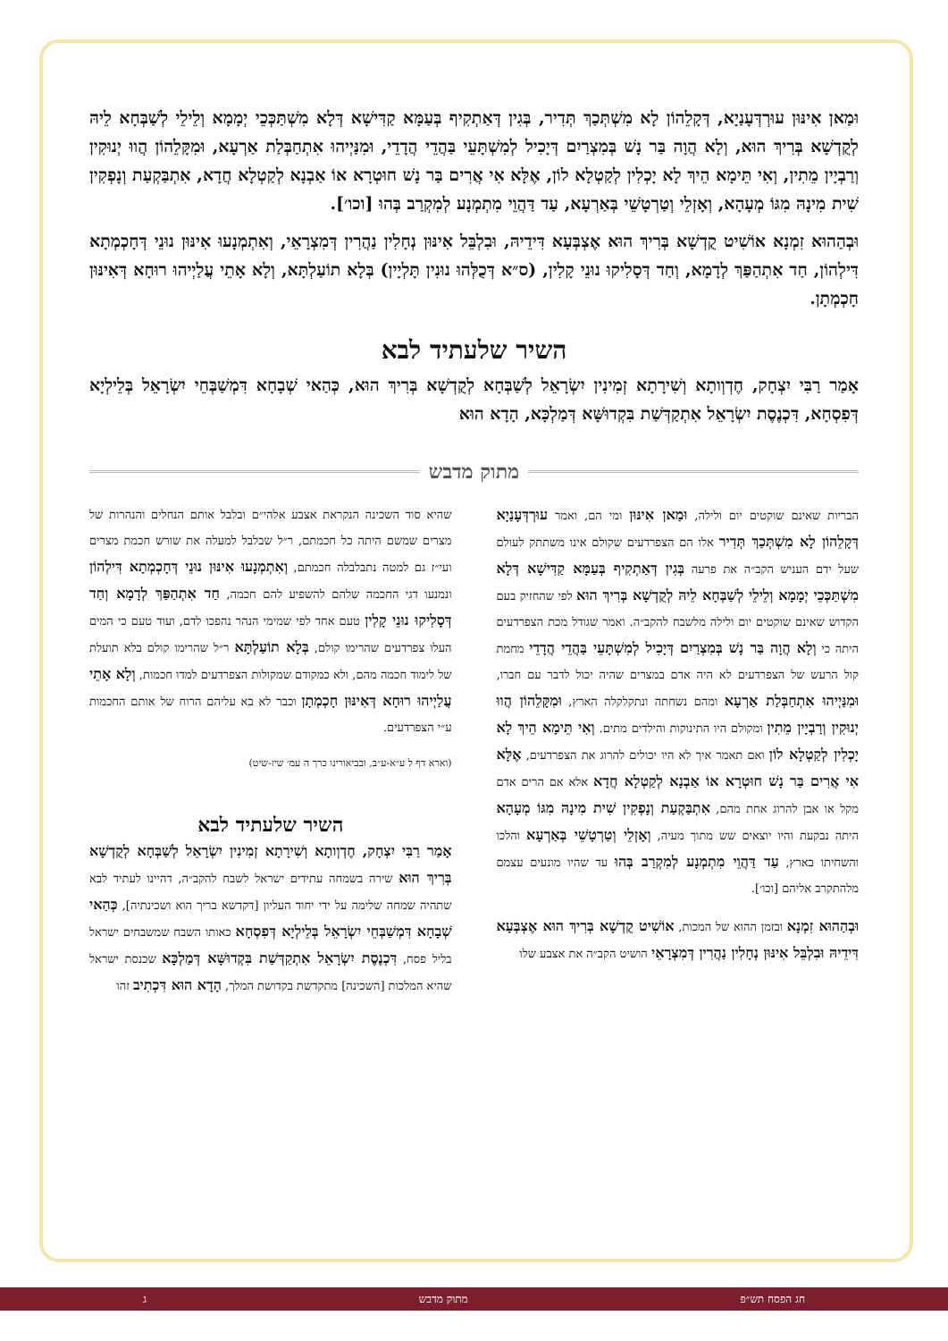וּמַאן אִינּוּן עוּרְדְּעָנַיָא, דְּקָלֵהוֹן לָא מִשְׁתְּכַךְ תְּדִיר, בְּגִין דְּאַתְקִיף בְּעַמָּא קַדִּישָׁא דְּלָא מִשְׁתַּכְּכֵי יְמָמָא וְלֵילֵי לְשַׁבְּחָא לֵיהּ לְקֻדְשָׁא בְּרִיךְ הוּא, וְלָא הֲוָה בַּר נָשׁ בְּמִצְרַיִם דְּיָכִיל לְמִשְׁתָּעֵי בַּהֲדֵי הֲדָדֵי, וּמִנַּיְיהוּ אִתְחַבְּלַת אַרְעָא, וּמִקָּלֵהוֹן הֲווּ יְנוּקִין וְרַבְיָין מֵתִין, וְאִי תֵּימָא הֵיךְ לָא יָכְלִין לְקַטְלָא לוֹן, אֶלָּא אִי אֲרִים בַּר נָשׁ חוּטְרָא אוֹ אַבְנָא לְקַטְלָא חֲדָא, אִתְבַּקְעַת וְנָפְקִין שִׁית מִינָהּ מִגּוֹ מְעָהָא, וְאָזְלֵי וְטַרְטָשֵׁי בְּאַרְעָא, עַד דַּהֲוֵי מִתְמְנָע לְמִקְרַב בְּהוּ [וכו׳].
וּבְהַהוּא זִמְנָא אוֹשִׁיט קֻדְשָׁא בְּרִיךְ הוּא אֶצְבְּעָא דִּידֵיהּ, וּבִלְבֵּל אִינּוּן נְחָלִין נַהֲרִין דְּמִצְרָאֵי, וְאִתְמְנָעוּ אִינּוּן נוּנֵי דְּחָכְמְתָא דִּילְהוֹן, חַד אִתְהַפַּךְ לְדָמָא, וְחַד דְּסָלִיקוּ נוּנֵי קָלִין, (ס״א דְּכֻלְּהוּ נוּנִין תָּלְיָין) בְּלָא תוֹעַלְתָּא, וְלָא אָתֵי עֲלַיְיהוּ רוּחָא דְּאִינּוּן חָכְמְתָן.
השיר שלעתיד לבא
אָמַר רַבִּי יִצְחָק, חֶדְוְותָא וְשִׁירָתָא זְמִינִין יִשְׂרָאֵל לְשַׁבְּחָא לְקֻדְשָׁא בְּרִיךְ הוּא, כְּהַאי שְׁבָחָא דִּמְשַׁבְּחֵי יִשְׂרָאֵל בְּלֵילְיָא דְּפִסְחָא, דִּכְנֶסֶת יִשְׂרָאֵל אִתְקַדְּשַׁת בִּקְדוּשָּׁא דְּמַלְכָּא, הָדָא הוּא
מתוק מדבש
הבריות שאינם שוקטים יום ולילה, וּמַאן אִינּוּן ומי הם, ואמר עוּרְדְּעָנַיָא דְּקָלֵהוֹן לָא מִשְׁתְּכַךְ תְּדִיר אלו הם הצפרדעים שקולם אינו משתתק לעולם שעל ידם העניש הקב״ה את פרעה בְּגִין דְּאַתְקִיף בְּעַמָּא קַדִּישָׁא דְּלָא מִשְׁתַּכְּכֵי יְמָמָא וְלֵילֵי לְשַׁבְּחָא לֵיהּ לְקֻדְשָׁא בְּרִיךְ הוּא לפי שהחזיק בעם הקדוש שאינם שוקטים יום ולילה מלשבח להקב״ה. ואמר שגודל מכת הצפרדעים היתה כי וְלָא הֲוָה בַּר נָשׁ בְּמִצְרַיִם דְּיָכִיל לְמִשְׁתָּעֵי בַּהֲדֵי הֲדָדֵי מחמת קול הרעש של הצפרדעים לא היה אדם במצרים שהיה יכול לדבר עם חברו, וּמִנַּיְיהוּ אִתְחַבְּלַת אַרְעָא ומהם נשחתה ונתקלקלה הארץ, וּמִקָּלֵהוֹן הֲווּ יְנוּקִין וְרַבְיָין מֵתִין ומקולם היו התינוקות והילדים מתים. וְאִי תֵּימָא הֵיךְ לָא יָכְלִין לְקַטְלָא לוֹן ואם תאמר איך לא היו יכולים להרוג את הצפרדעים, אֶלָּא אִי אֲרִים בַּר נָשׁ חוּטְרָא אוֹ אַבְנָא לְקַטְלָא חֲדָא אלא אם הרים אדם מקל או אבן להרוג אחת מהם, אִתְבַּקְעַת וְנָפְקִין שִׁית מִינָהּ מִגּוֹ מְעָהָא היתה נבקעת והיו יוצאים שש מתוך מעיה, וְאָזְלֵי וְטַרְטָשֵׁי בְּאַרְעָא והלכו והשחיתו בארץ, עַד דַּהֲוֵי מִתְמְנָע לְמִקְרַב בְּהוּ עד שהיו מונעים עצמם מלהתקרב אליהם [וכו׳].
וּבְהַהוּא זִמְנָא ובזמן ההוא של המכות, אוֹשִׁיט קֻדְשָׁא בְּרִיךְ הוּא אֶצְבְּעָא דִּידֵיהּ וּבִלְבֵּל אִינּוּן נְחָלִין נַהֲרִין דְּמִצְרָאֵי הושיט הקב״ה את אצבע שלו
שהיא סוד השכינה הנקראת אצבע אלהי״ם ובלבל אותם הנחלים והנהרות של מצרים שמשם היתה כל חכמתם, ר״ל שבלבל למעלה את שורש חכמת מצרים ועי״ז גם למטה נתבלבלה חכמתם, וְאִתְמְנָעוּ אִינּוּן נוּנֵי דְּחָכְמְתָא דִּילְהוֹן ונמנעו דגי החכמה שלהם להשפיע להם חכמה, חַד אִתְהַפַּךְ לְדָמָא וְחַד דְּסָלִיקוּ נוּנֵי קָלִין טעם אחד לפי שמימי הנהר נהפכו לדם, ועוד טעם כי המים העלו צפרדעים שהרימו קולם, בְּלָא תוֹעַלְתָּא ר״ל שהרימו קולם בלא תועלת של לימוד חכמה מהם, ולא כמקודם שמקולות הצפרדעים למדו חכמות, וְלָא אָתֵי עֲלַיְיהוּ רוּחָא דְּאִינּוּן חָכְמְתָן וכבר לא בא עליהם הרוח של אותם החכמות ע״י הצפרדעים.
(וארא דף ל ע״א-ע״ב, ובביאורינו כרך ה עמ׳ שיז-שיט)
השיר שלעתיד לבא
אָמַר רַבִּי יִצְחָק, חֶדְוְותָא וְשִׁירָתָא זְמִינִין יִשְׂרָאֵל לְשַׁבְּחָא לְקֻדְשָׁא בְּרִיךְ הוּא שירה בשמחה עתידים ישראל לשבח להקב״ה, דהיינו לעתיד לבא שתהיה שמחה שלימה על ידי יחוד העליון [דקדשא בריך הוא ושכינתיה], כְּהַאי שְׁבָחָא דִּמְשַׁבְּחֵי יִשְׂרָאֵל בְּלֵילְיָא דְּפִסְחָא כאותו השבח שמשבחים ישראל בליל פסח, דִּכְנֶסֶת יִשְׂרָאֵל אִתְקַדְּשַׁת בִּקְדוּשָּׁא דְּמַלְכָּא שכנסת ישראל שהיא המלכות [השכינה] מתקדשת בקדושת המלך, הָדָא הוּא דִּכְתִיב זהו
חג הפסח תש״פ מתוק מדבש ג